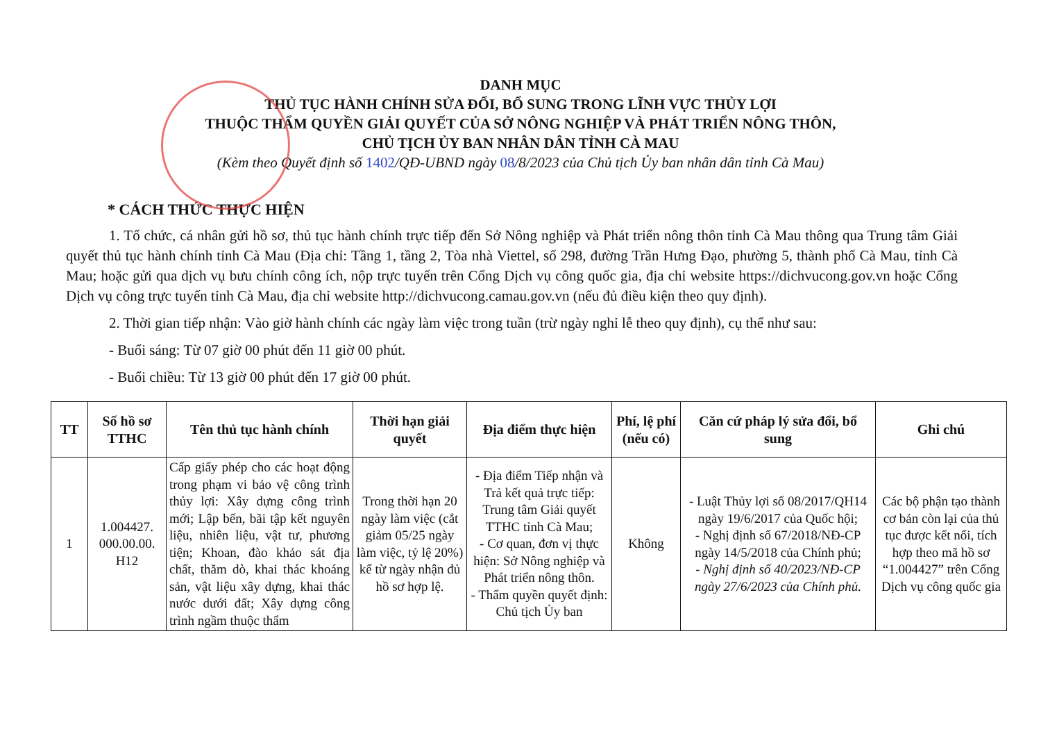DANH MỤC
THỦ TỤC HÀNH CHÍNH SỬA ĐỔI, BỔ SUNG TRONG LĨNH VỰC THỦY LỢI
THUỘC THẨM QUYỀN GIẢI QUYẾT CỦA SỞ NÔNG NGHIỆP VÀ PHÁT TRIỂN NÔNG THÔN,
CHỦ TỊCH ỦY BAN NHÂN DÂN TỈNH CÀ MAU
(Kèm theo Quyết định số 1402/QĐ-UBND ngày 08/8/2023 của Chủ tịch Ủy ban nhân dân tỉnh Cà Mau)
* CÁCH THỨC THỰC HIỆN
1. Tổ chức, cá nhân gửi hồ sơ, thủ tục hành chính trực tiếp đến Sở Nông nghiệp và Phát triển nông thôn tỉnh Cà Mau thông qua Trung tâm Giải quyết thủ tục hành chính tỉnh Cà Mau (Địa chỉ: Tầng 1, tầng 2, Tòa nhà Viettel, số 298, đường Trần Hưng Đạo, phường 5, thành phố Cà Mau, tỉnh Cà Mau; hoặc gửi qua dịch vụ bưu chính công ích, nộp trực tuyến trên Cổng Dịch vụ công quốc gia, địa chỉ website https://dichvucong.gov.vn hoặc Cổng Dịch vụ công trực tuyến tỉnh Cà Mau, địa chỉ website http://dichvucong.camau.gov.vn (nếu đủ điều kiện theo quy định).
2. Thời gian tiếp nhận: Vào giờ hành chính các ngày làm việc trong tuần (trừ ngày nghỉ lễ theo quy định), cụ thể như sau:
- Buổi sáng: Từ 07 giờ 00 phút đến 11 giờ 00 phút.
- Buổi chiều: Từ 13 giờ 00 phút đến 17 giờ 00 phút.
| TT | Số hồ sơ TTHC | Tên thủ tục hành chính | Thời hạn giải quyết | Địa điểm thực hiện | Phí, lệ phí (nếu có) | Căn cứ pháp lý sửa đổi, bổ sung | Ghi chú |
| --- | --- | --- | --- | --- | --- | --- | --- |
| 1 | 1.004427. 000.00.00. H12 | Cấp giấy phép cho các hoạt động trong phạm vi bảo vệ công trình thủy lợi: Xây dựng công trình mới; Lập bến, bãi tập kết nguyên liệu, nhiên liệu, vật tư, phương tiện; Khoan, đào khảo sát địa chất, thăm dò, khai thác khoáng sản, vật liệu xây dựng, khai thác nước dưới đất; Xây dựng công trình ngầm thuộc thẩm | Trong thời hạn 20 ngày làm việc (cắt giảm 05/25 ngày làm việc, tỷ lệ 20%) kể từ ngày nhận đủ hồ sơ hợp lệ. | - Địa điểm Tiếp nhận và Trả kết quả trực tiếp: Trung tâm Giải quyết TTHC tỉnh Cà Mau; - Cơ quan, đơn vị thực hiện: Sở Nông nghiệp và Phát triển nông thôn. - Thẩm quyền quyết định: Chủ tịch Ủy ban | Không | - Luật Thủy lợi số 08/2017/QH14 ngày 19/6/2017 của Quốc hội; - Nghị định số 67/2018/NĐ-CP ngày 14/5/2018 của Chính phủ; - Nghị định số 40/2023/NĐ-CP ngày 27/6/2023 của Chính phủ. | Các bộ phận tạo thành cơ bản còn lại của thủ tục được kết nối, tích hợp theo mã hồ sơ “1.004427” trên Cổng Dịch vụ công quốc gia |